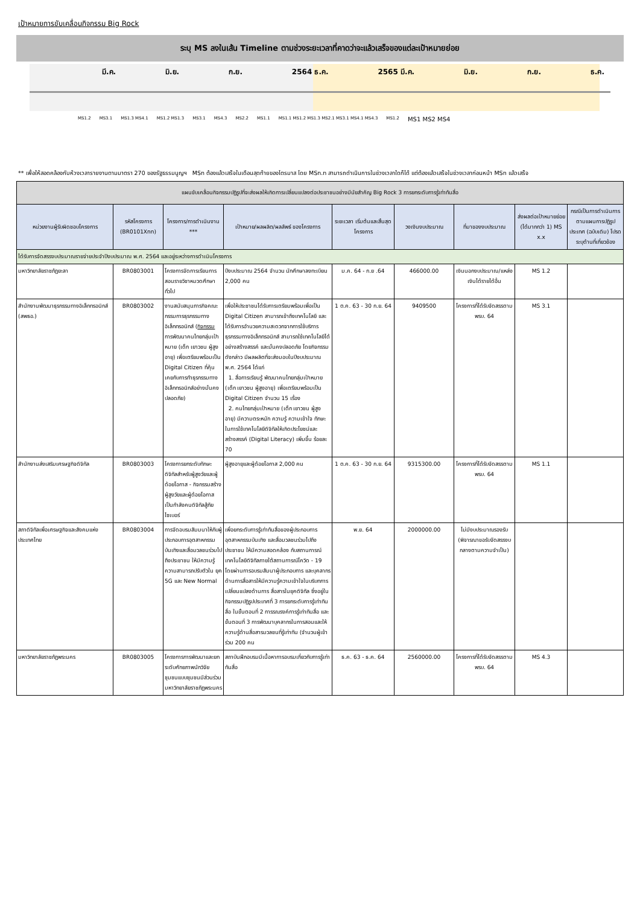เป้าหมายการขับเคลื่อนกิจกรรม Big Rock
ระบุ MS ลงในเส้น Timeline ตามช่วงระยะเวลาที่คาดว่าจะแล้วเสร็จของแต่ละเป้าหมายย่อย
มี.ค. มิ.ย. ก.ย. 2564 ธ.ค. 2565 มี.ค. มิ.ย. ก.ย. ธ.ค.
MS1.2 MS3.1 MS1.3 MS4.1 MS1.2 MS1.3 MS3.1 MS4.3 MS2.2 MS1.1 MS1.1 MS1.2 MS1.3 MS2.1 MS3.1 MS4.1 MS4.3 MS1.2 MS1 MS2 MS4
** เพื่อให้สอดคล้องกับห้วงเวลารายงานตามมาตรา 270 ของรัฐธรรมนูญฯ MSn ต้องแล้วเสร็จในเดือนสุดท้ายของไตรมาส โดย MSn.n สามารถดำเนินการในช่วงเวลาใดก็ได้ แต่ต้องแล้วเสร็จในช่วงเวลาก่อนหน้า MSn แล้วเสร็จ
| แผนขับเคลื่อนกิจกรรมปฏิรูปที่จะส่งผลให้เกิดการเปลี่ยนแปลงต่อประชาชนอย่างมีนัยสำคัญ Big Rock 3 การยกระดับการรู้เท่าทันสื่อ | | | | | | | | |
| หน่วยงานผู้รับผิดชอบโครงการ | รหัสโครงการ (BR0101Xnn) | โครงการ/การดำเนินงาน *** | เป้าหมาย/ผลผลิต/ผลลัพธ์ ของโครงการ | ระยะเวลา เริ่มต้นและสิ้นสุดโครงการ | วงเงินงบประมาณ | ที่มาของงบประมาณ | ส่งผลต่อเป้าหมายย่อย (ได้มากกว่า 1) MS x.x | กรณีเป็นการดำเนินการตามแผนการปฏิรูปประเทศ (ฉบับเดิม) โปรดระบุด้านที่เกี่ยวข้อง |
| ได้รับการจัดสรรงบประมาณรายจ่ายประจำปีงบประมาณ พ.ศ. 2564 และอยู่ระหว่างการดำเนินโครงการ | | | | | | | | |
| มหาวิทยาลัยราชภัฏยะลา | BR0803001 | โครงการจัดการเรียนการสอนรายวิชาหมวดศึกษาทั่วไป | ปีงบประมาณ 2564 จำนวน นักศึกษาลงทะเบียน 2,000 คน | ม.ค. 64 - ก.ย .64 | 466000.00 | เงินนอกงบประมาณ/แหล่งเงินได้รายได้อื่น | MS 1.2 | |
| สำนักงานพัฒนาธุรกรรมทางอิเล็กทรอนิกส์ (สพธอ.) | BR0803002 | งานสนับสนุนภารกิจคณะกรรมการธุรกรรมทางอิเล็กทรอนิกส์ ( กิจกรรม การพัฒนาคนไทยกลุ่มเป้าหมาย (เด็ก เยาวชน ผู้สูงอายุ) เพื่อเตรียมพร้อมเป็น Digital Citizen ที่คุ้นเคยกับการทำธุรกรรมทางอิเล็กทรอนิกส์อย่างมั่นคงปลอดภัย) | เพื่อให้ประชาชนได้รับการเตรียมพร้อมเพื่อเป็น Digital Citizen สามารถเข้าถึงเทคโนโลยี และได้รับการอำนวยความสะดวกจากการใช้บริการธุรกรรมทางอิเล็กทรอนิกส์ สามารถใช้เทคโนโลยีได้อย่างสร้างสรรค์ และมั่นคงปลอดภัย โดยกิจกรรมดังกล่าว มีผลผลิตที่จะส่งมอบในปีงบประมาณ พ.ศ. 2564 ได้แก่ 1. สื่อการเรียนรู้ พัฒนาคนไทยกลุ่มเป้าหมาย (เด็ก เยาวชน ผู้สูงอายุ) เพื่อเตรียมพร้อมเป็น Digital Citizen จำนวน 15 เรื่อง 2. คนไทยกลุ่มเป้าหมาย (เด็ก เยาวชน ผู้สูงอายุ) มีความตระหนัก ความรู้ ความเข้าใจ ทักษะในการใช้เทคโนโลยีดิจิทัลให้เกิดประโยชน์และสร้างสรรค์ (Digital Literacy) เพิ่มขึ้น ร้อยละ 70 | 1 ต.ค. 63 - 30 ก.ย. 64 | 9409500 | โครงการที่ได้รับจัดสรรตาม พรบ. 64 | MS 3.1 | |
| สำนักงานส่งเสริมเศรษฐกิจดิจิทัล | BR0803003 | โครงการยกระดับทักษะดิจิทัลสำหรับผู้สูงวัยและผู้ด้อยโอกาส - กิจกรรมสร้างผู้สูงวัยและผู้ด้อยโอกาสเป็นกำลังคนดิจิทัลสู้ภัยไซเบอร์ | ผู้สูงอายุและผู้ด้อยโอกาส 2,000 คน | 1 ต.ค. 63 - 30 ก.ย. 64 | 9315300.00 | โครงการที่ได้รับจัดสรรตาม พรบ. 64 | MS 1.1 | |
| สภาดิจิทัลเพื่อเศรษฐกิจและสังคมแห่งประเทศไทย | BR0803004 | การจัดอบรมสัมมนาให้กับผู้ประกอบการอุตสาหกรรมบันเทิงและสื่อมวลชนร่วมไปถึงประชาชน ให้มีความรู้ความสามารถปรับตัวใน ยุค 5G และ New Normal | เพื่อยกระดับการรู้เท่าทันสื่อของผู้ประกอบการอุตสาหกรรมบันเทิง และสื่อมวลชนร่วมไปถึงประชาชน ให้มีความสอดคล้อง กับสถานการณ์เทคโนโลยีดิจิทัลภายใต้สถานการณ์โควิด - 19 โดยผ่านการอบรมสัมนาผู้ประกอบการ และบุคลากรด้านการสื่อสารให้มีความรู้ความเข้าใจในบริบทการเปลี่ยนแปลงด้านการ สื่อสารในยุคดิจิทัล ซึ่งอยู่ในกิจกรรมปฏิรูปประเทศที่ 3 การยกระดับการรู้เท่าทันสื่อ ในขั้นตอนที่ 2 การรณรงค์การรู้เท่าทันสื่อ และขั้นตอนที่ 3 การพัฒนาบุคลากรในการสอนและให้ความรู้ด้านสื่อสารมวลชนที่รู้เท่าทัน (จำนวนผู้เข้าร่วม 200 คน | พ.ย. 64 | 2000000.00 | ไม่มีงบประมาณรองรับ (พิจารณาขอรับจัดสรรงบกลางตามความจำเป็น) | | |
| มหาวิทยาลัยราชภัฏพระนคร | BR0803005 | โครงการการพัฒนาและยกระดับศักยภาพนักวิจัยชุมชนแบบชุมชนมีส่วนร่วม มหาวิทยาลัยราชภัฏพระนคร | สถาบันฝึกอบรมมีเนื้อหาการอบรมเกี่ยวกับการรู้เท่าทันสื่อ | ธ.ค. 63 - ธ.ค. 64 | 2560000.00 | โครงการที่ได้รับจัดสรรตาม พรบ. 64 | MS 4.3 | |